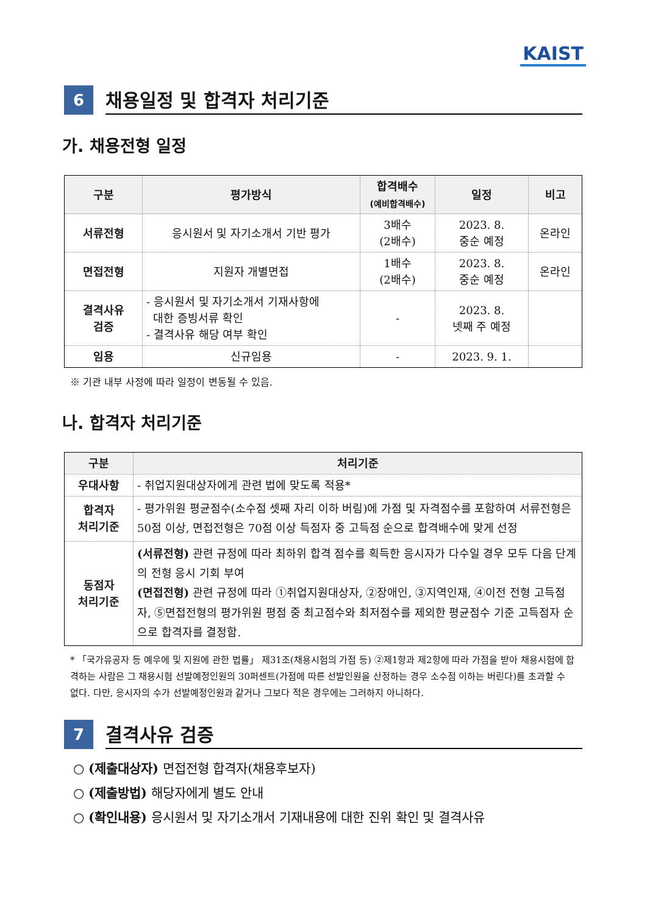KAIST
6
채용일정 및 합격자 처리기준
가. 채용전형 일정
| 구분 | 평가방식 | 합격배수 (예비합격배수) | 일정 | 비고 |
| --- | --- | --- | --- | --- |
| 서류전형 | 응시원서 및 자기소개서 기반 평가 | 3배수 (2배수) | 2023. 8. 중순 예정 | 온라인 |
| 면접전형 | 지원자 개별면접 | 1배수 (2배수) | 2023. 8. 중순 예정 | 온라인 |
| 결격사유 검증 | - 응시원서 및 자기소개서 기재사항에 대한 증빙서류 확인 - 결격사유 해당 여부 확인 | - | 2023. 8. 넷째 주 예정 | |
| 임용 | 신규임용 | - | 2023. 9. 1. | |
※ 기관 내부 사정에 따라 일정이 변동될 수 있음.
나. 합격자 처리기준
| 구분 | 처리기준 |
| --- | --- |
| 우대사항 | - 취업지원대상자에게 관련 법에 맞도록 적용* |
| 합격자 처리기준 | - 평가위원 평균점수(소수점 셋째 자리 이하 버림)에 가점 및 자격점수를 포함하여 서류전형은 50점 이상, 면접전형은 70점 이상 득점자 중 고득점 순으로 합격배수에 맞게 선정 |
| 동점자 처리기준 | (서류전형) 관련 규정에 따라 최하위 합격 점수를 획득한 응시자가 다수일 경우 모두 다음 단계의 전형 응시 기회 부여 (면접전형) 관련 규정에 따라 ①취업지원대상자, ②장애인, ③지역인재, ④이전 전형 고득점자, ⑤면접전형의 평가위원 평점 중 최고점수와 최저점수를 제외한 평균점수 기준 고득점자 순으로 합격자를 결정함. |
* 「국가유공자 등 예우에 및 지원에 관한 법률」 제31조(채용시험의 가점 등) ②제1항과 제2항에 따라 가점을 받아 채용시험에 합격하는 사람은 그 채용시험 선발예정인원의 30퍼센트(가점에 따른 선발인원을 산정하는 경우 소수점 이하는 버린다)를 초과할 수 없다. 다만, 응시자의 수가 선발예정인원과 같거나 그보다 적은 경우에는 그러하지 아니하다.
7
결격사유 검증
○ (제출대상자) 면접전형 합격자(채용후보자)
○ (제출방법) 해당자에게 별도 안내
○ (확인내용) 응시원서 및 자기소개서 기재내용에 대한 진위 확인 및 결격사유